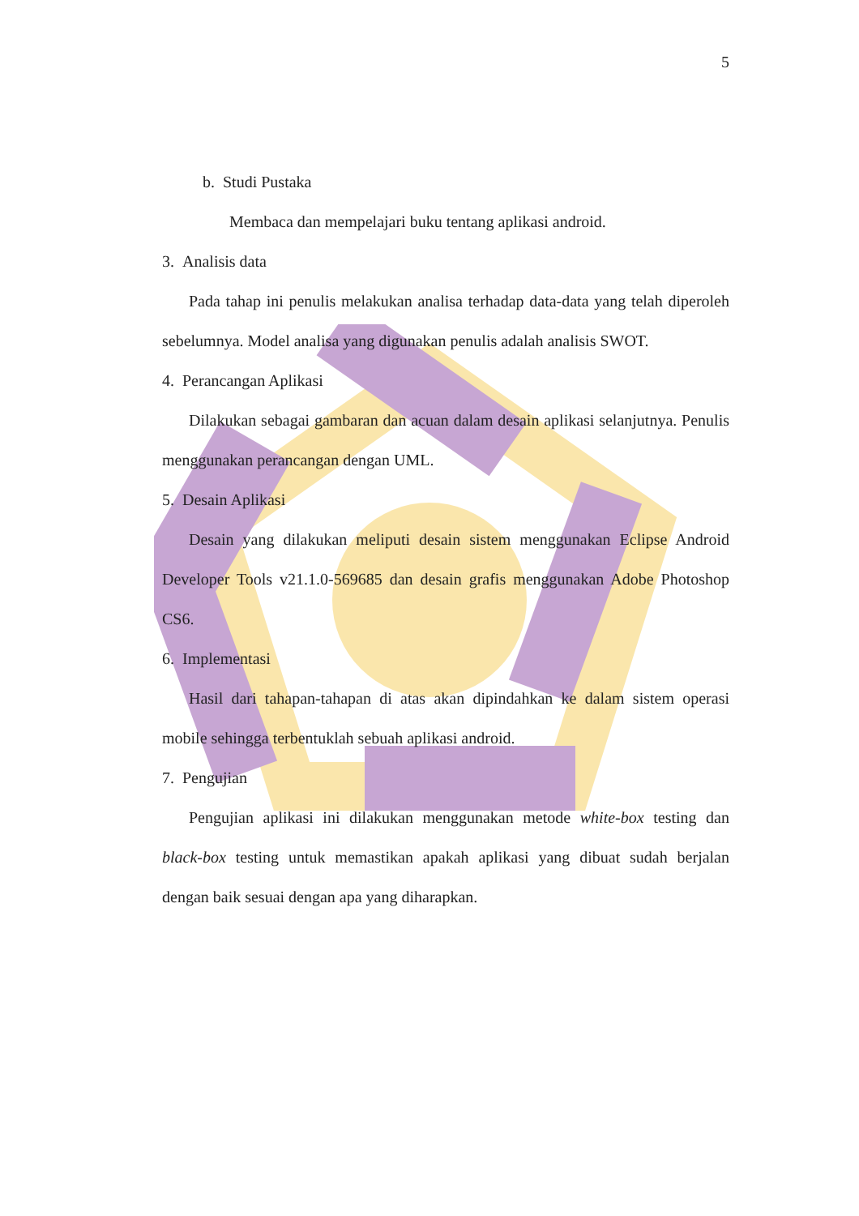5
b. Studi Pustaka
Membaca dan mempelajari buku tentang aplikasi android.
3. Analisis data
Pada tahap ini penulis melakukan analisa terhadap data-data yang telah diperoleh sebelumnya. Model analisa yang digunakan penulis adalah analisis SWOT.
4. Perancangan Aplikasi
Dilakukan sebagai gambaran dan acuan dalam desain aplikasi selanjutnya. Penulis menggunakan perancangan dengan UML.
5. Desain Aplikasi
Desain yang dilakukan meliputi desain sistem menggunakan Eclipse Android Developer Tools v21.1.0-569685 dan desain grafis menggunakan Adobe Photoshop CS6.
6. Implementasi
Hasil dari tahapan-tahapan di atas akan dipindahkan ke dalam sistem operasi mobile sehingga terbentuklah sebuah aplikasi android.
7. Pengujian
Pengujian aplikasi ini dilakukan menggunakan metode white-box testing dan black-box testing untuk memastikan apakah aplikasi yang dibuat sudah berjalan dengan baik sesuai dengan apa yang diharapkan.